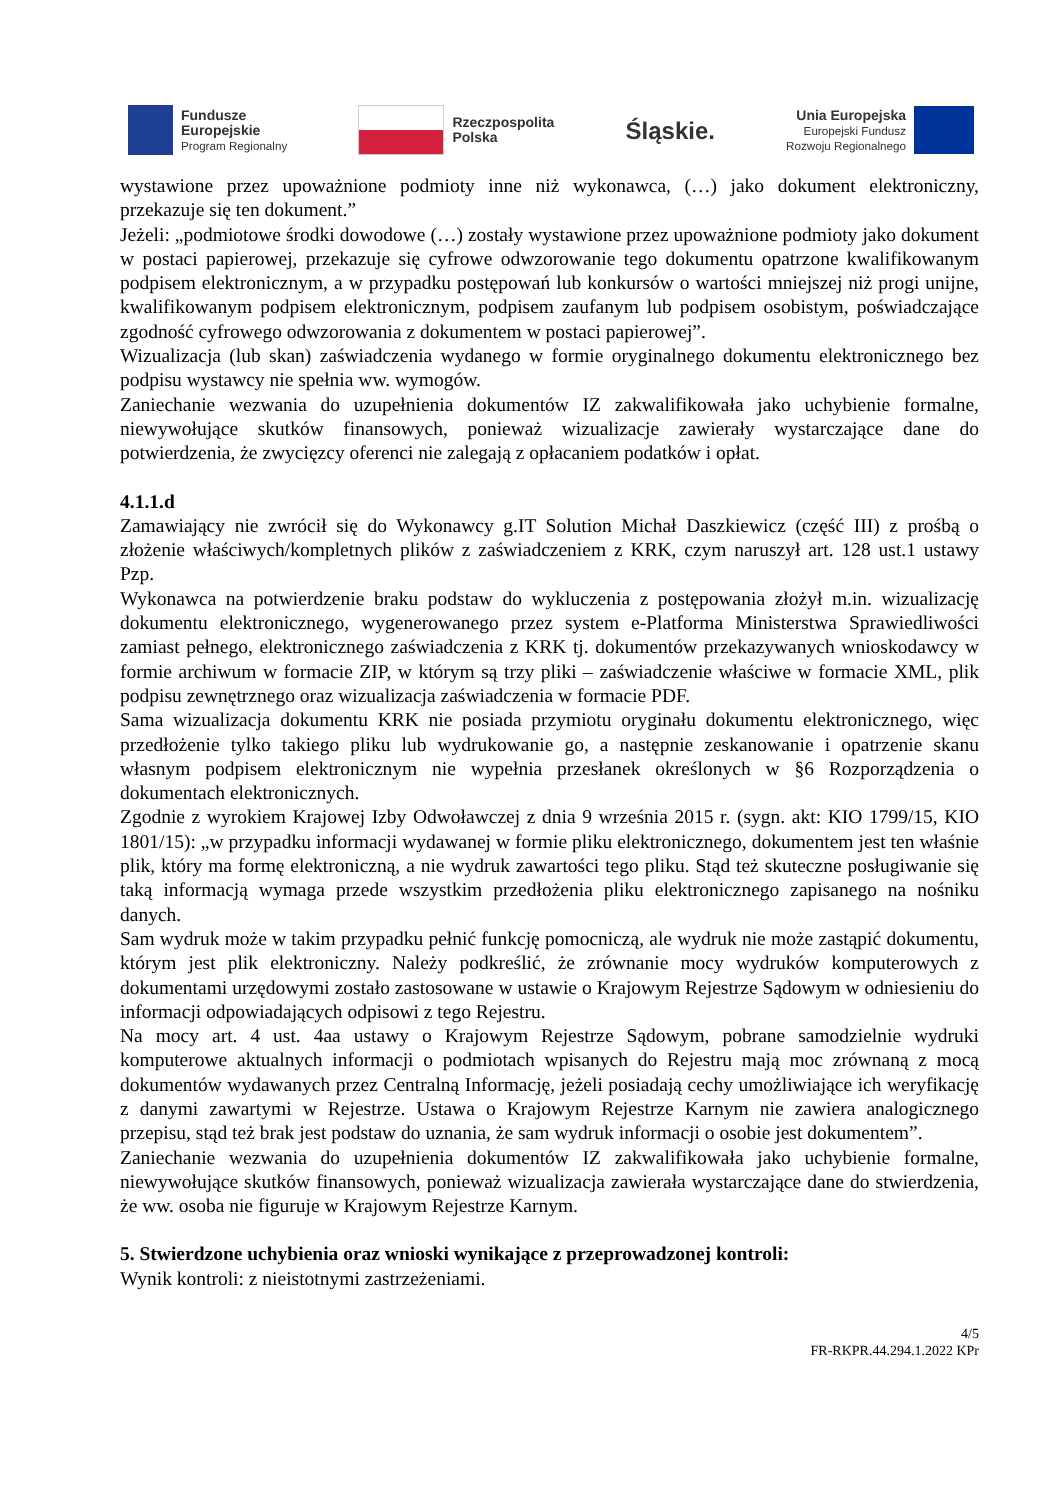Fundusze
Europejskie
Program Regionalny
Rzeczpospolita
Polska
Śląskie.
Unia Europejska
Europejski Fundusz
Rozwoju Regionalnego
wystawione przez upoważnione podmioty inne niż wykonawca, (…) jako dokument elektroniczny, przekazuje się ten dokument.”
Jeżeli: „podmiotowe środki dowodowe (…) zostały wystawione przez upoważnione podmioty jako dokument w postaci papierowej, przekazuje się cyfrowe odwzorowanie tego dokumentu opatrzone kwalifikowanym podpisem elektronicznym, a w przypadku postępowań lub konkursów o wartości mniejszej niż progi unijne, kwalifikowanym podpisem elektronicznym, podpisem zaufanym lub podpisem osobistym, poświadczające zgodność cyfrowego odwzorowania z dokumentem w postaci papierowej”.
Wizualizacja (lub skan) zaświadczenia wydanego w formie oryginalnego dokumentu elektronicznego bez podpisu wystawcy nie spełnia ww. wymogów.
Zaniechanie wezwania do uzupełnienia dokumentów IZ zakwalifikowała jako uchybienie formalne, niewywołujące skutków finansowych, ponieważ wizualizacje zawierały wystarczające dane do potwierdzenia, że zwycięzcy oferenci nie zalegają z opłacaniem podatków i opłat.
4.1.1.d
Zamawiający nie zwrócił się do Wykonawcy g.IT Solution Michał Daszkiewicz (część III) z prośbą o złożenie właściwych/kompletnych plików z zaświadczeniem z KRK, czym naruszył art. 128 ust.1 ustawy Pzp.
Wykonawca na potwierdzenie braku podstaw do wykluczenia z postępowania złożył m.in. wizualizację dokumentu elektronicznego, wygenerowanego przez system e-Platforma Ministerstwa Sprawiedliwości zamiast pełnego, elektronicznego zaświadczenia z KRK tj. dokumentów przekazywanych wnioskodawcy w formie archiwum w formacie ZIP, w którym są trzy pliki – zaświadczenie właściwe w formacie XML, plik podpisu zewnętrznego oraz wizualizacja zaświadczenia w formacie PDF.
Sama wizualizacja dokumentu KRK nie posiada przymiotu oryginału dokumentu elektronicznego, więc przedłożenie tylko takiego pliku lub wydrukowanie go, a następnie zeskanowanie i opatrzenie skanu własnym podpisem elektronicznym nie wypełnia przesłanek określonych w §6 Rozporządzenia o dokumentach elektronicznych.
Zgodnie z wyrokiem Krajowej Izby Odwoławczej z dnia 9 września 2015 r. (sygn. akt: KIO 1799/15, KIO 1801/15): „w przypadku informacji wydawanej w formie pliku elektronicznego, dokumentem jest ten właśnie plik, który ma formę elektroniczną, a nie wydruk zawartości tego pliku. Stąd też skuteczne posługiwanie się taką informacją wymaga przede wszystkim przedłożenia pliku elektronicznego zapisanego na nośniku danych.
Sam wydruk może w takim przypadku pełnić funkcję pomocniczą, ale wydruk nie może zastąpić dokumentu, którym jest plik elektroniczny. Należy podkreślić, że zrównanie mocy wydruków komputerowych z dokumentami urzędowymi zostało zastosowane w ustawie o Krajowym Rejestrze Sądowym w odniesieniu do informacji odpowiadających odpisowi z tego Rejestru.
Na mocy art. 4 ust. 4aa ustawy o Krajowym Rejestrze Sądowym, pobrane samodzielnie wydruki komputerowe aktualnych informacji o podmiotach wpisanych do Rejestru mają moc zrównaną z mocą dokumentów wydawanych przez Centralną Informację, jeżeli posiadają cechy umożliwiające ich weryfikację z danymi zawartymi w Rejestrze. Ustawa o Krajowym Rejestrze Karnym nie zawiera analogicznego przepisu, stąd też brak jest podstaw do uznania, że sam wydruk informacji o osobie jest dokumentem”.
Zaniechanie wezwania do uzupełnienia dokumentów IZ zakwalifikowała jako uchybienie formalne, niewywołujące skutków finansowych, ponieważ wizualizacja zawierała wystarczające dane do stwierdzenia, że ww. osoba nie figuruje w Krajowym Rejestrze Karnym.
5. Stwierdzone uchybienia oraz wnioski wynikające z przeprowadzonej kontroli:
Wynik kontroli: z nieistotnymi zastrzeżeniami.
4/5
FR-RKPR.44.294.1.2022 KPr